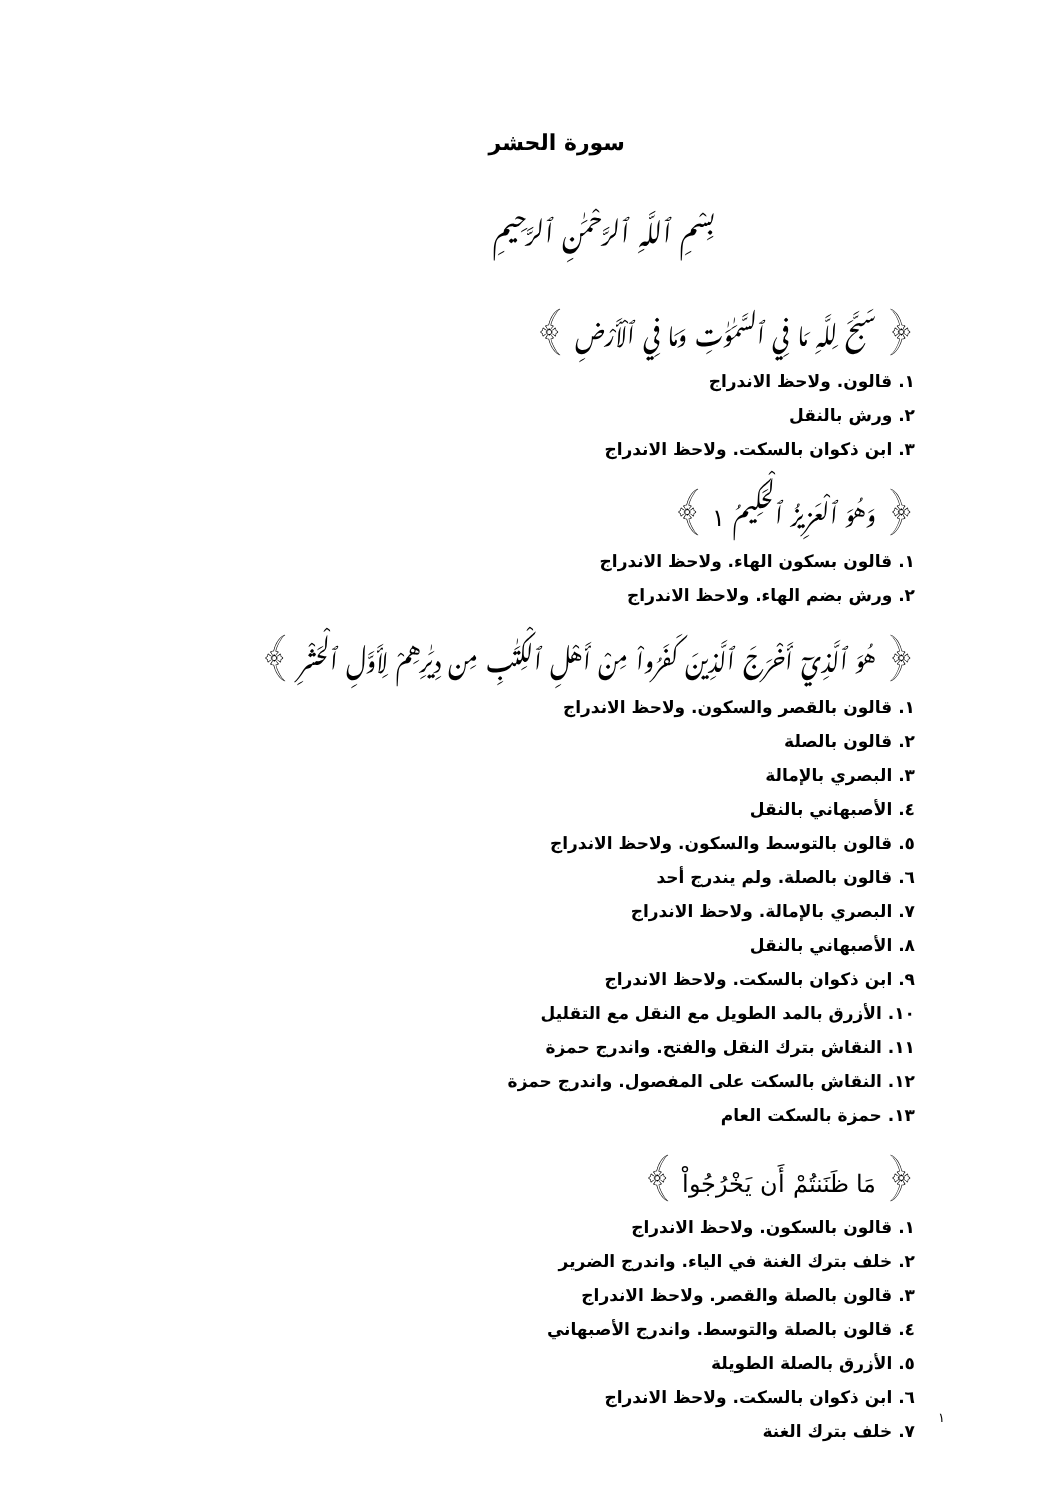سورة الحشر
بِسْمِ ٱللَّهِ ٱلرَّحْمَٰنِ ٱلرَّحِيمِ
﴿ سَبَّحَ لِلَّهِ مَا فِي ٱلسَّمَٰوَٰتِ وَمَا فِي ٱلْأَرْضِ ﴾
١. قالون. ولاحظ الاندراج
٢. ورش بالنقل
٣. ابن ذكوان بالسكت. ولاحظ الاندراج
﴿ وَهُوَ ٱلْعَزِيزُ ٱلْحَكِيمُ ١ ﴾
١. قالون بسكون الهاء. ولاحظ الاندراج
٢. ورش بضم الهاء. ولاحظ الاندراج
﴿ هُوَ ٱلَّذِيٓ أَخْرَجَ ٱلَّذِينَ كَفَرُواْ مِنْ أَهْلِ ٱلْكِتَٰبِ مِن دِيَٰرِهِمْ لِأَوَّلِ ٱلْحَشْرِ ﴾
١. قالون بالقصر والسكون. ولاحظ الاندراج
٢. قالون بالصلة
٣. البصري بالإمالة
٤. الأصبهاني بالنقل
٥. قالون بالتوسط والسكون. ولاحظ الاندراج
٦. قالون بالصلة. ولم يندرج أحد
٧. البصري بالإمالة. ولاحظ الاندراج
٨. الأصبهاني بالنقل
٩. ابن ذكوان بالسكت. ولاحظ الاندراج
١٠. الأزرق بالمد الطويل مع النقل مع التقليل
١١. النقاش بترك النقل والفتح. واندرج حمزة
١٢. النقاش بالسكت على المفصول. واندرج حمزة
١٣. حمزة بالسكت العام
﴿ مَا ظَنَنتُمْ أَن يَخْرُجُواْ ﴾
١. قالون بالسكون. ولاحظ الاندراج
٢. خلف بترك الغنة في الياء. واندرج الضرير
٣. قالون بالصلة والقصر. ولاحظ الاندراج
٤. قالون بالصلة والتوسط. واندرج الأصبهاني
٥. الأزرق بالصلة الطويلة
٦. ابن ذكوان بالسكت. ولاحظ الاندراج
٧. خلف بترك الغنة
١